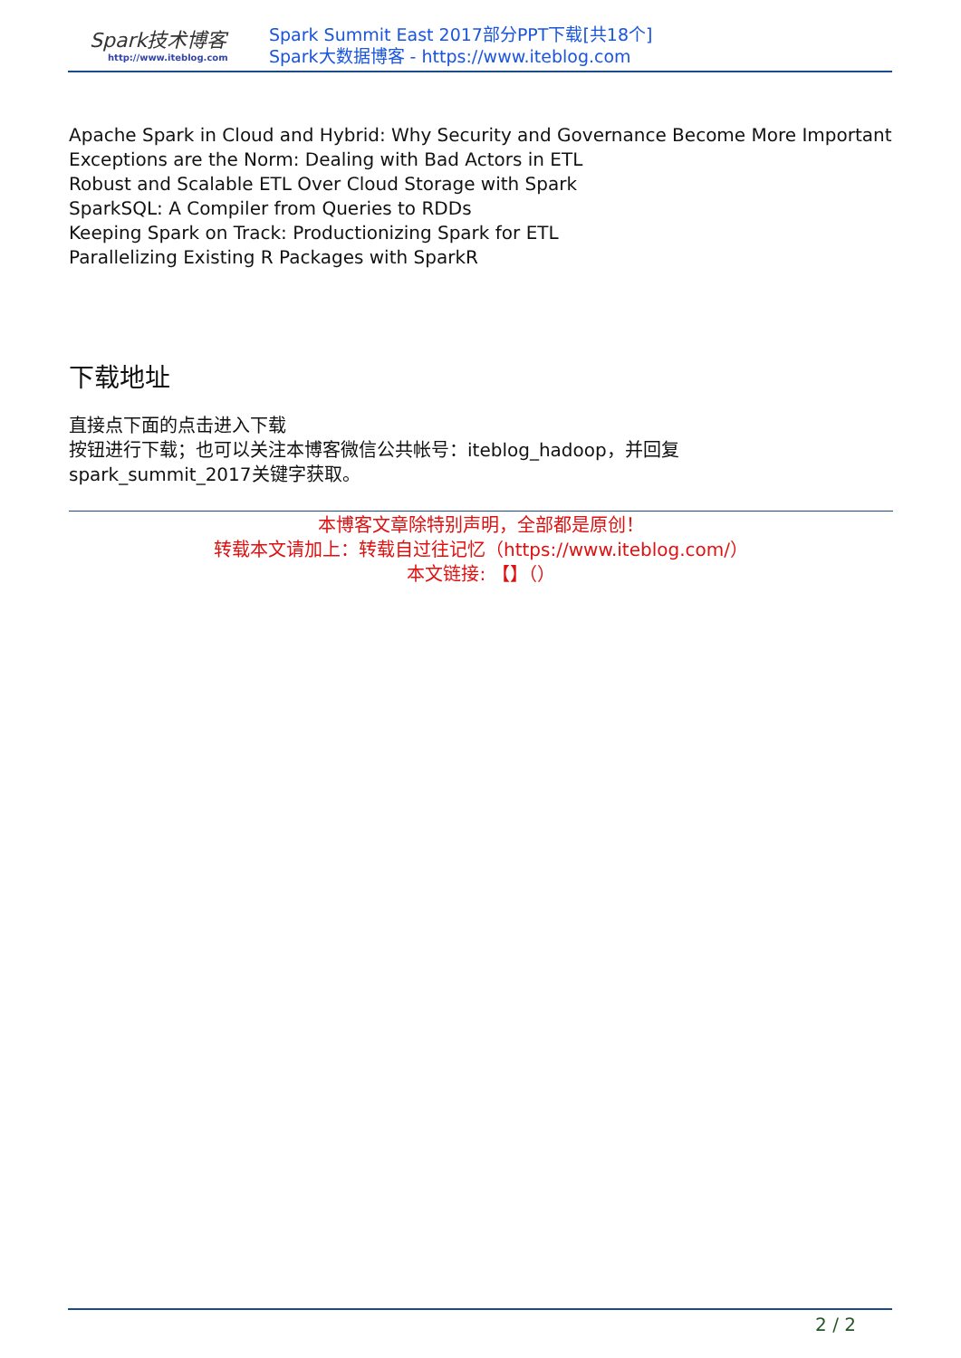Spark技术博客
http://www.iteblog.com
Spark Summit East 2017部分PPT下载[共18个]
Spark大数据博客 - https://www.iteblog.com
Apache Spark in Cloud and Hybrid: Why Security and Governance Become More Important
Exceptions are the Norm: Dealing with Bad Actors in ETL
Robust and Scalable ETL Over Cloud Storage with Spark
SparkSQL: A Compiler from Queries to RDDs
Keeping Spark on Track: Productionizing Spark for ETL
Parallelizing Existing R Packages with SparkR
下载地址
直接点下面的点击进入下载
按钮进行下载；也可以关注本博客微信公共帐号：iteblog_hadoop，并回复
spark_summit_2017关键字获取。
本博客文章除特别声明，全部都是原创！
转载本文请加上：转载自过往记忆（https://www.iteblog.com/）
本文链接: 【】（）
2 / 2